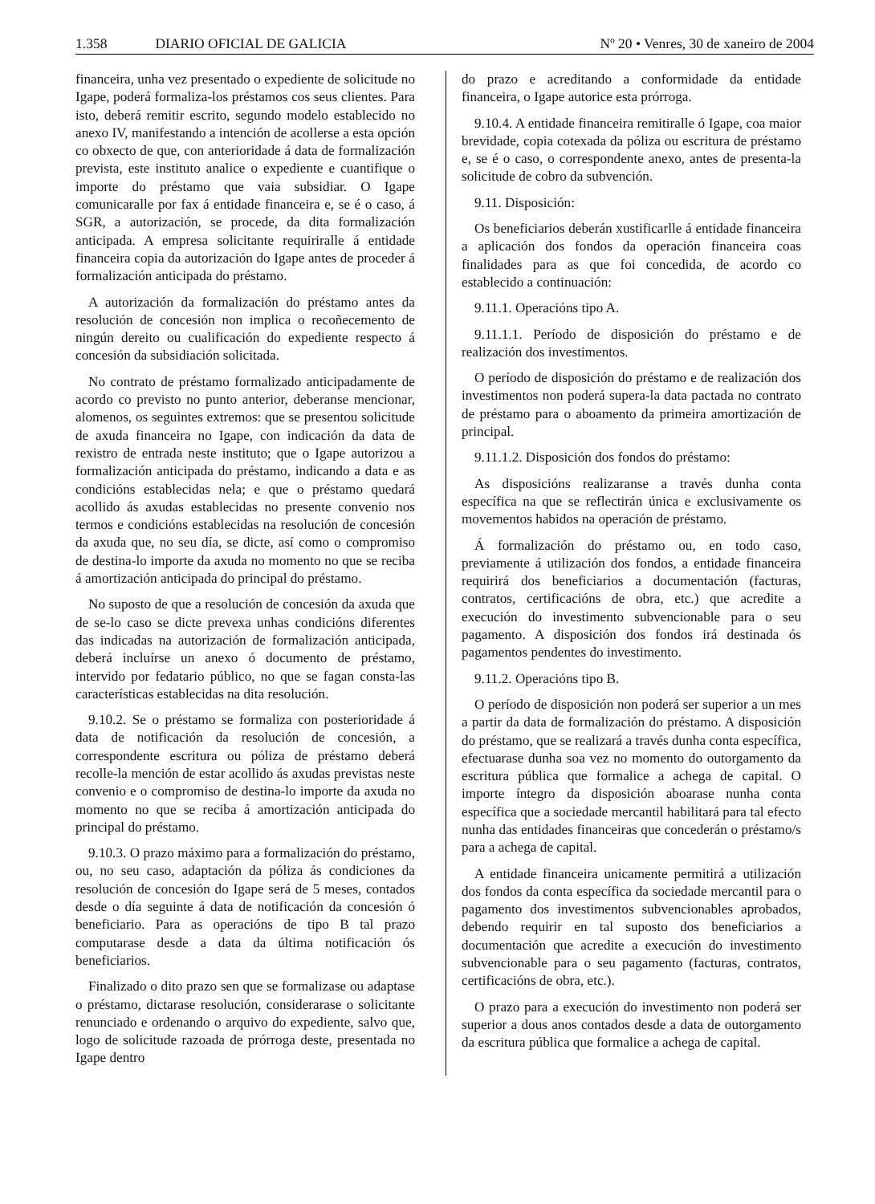1.358 DIARIO OFICIAL DE GALICIA Nº 20 • Venres, 30 de xaneiro de 2004
financeira, unha vez presentado o expediente de solicitude no Igape, poderá formaliza-los préstamos cos seus clientes. Para isto, deberá remitir escrito, segundo modelo establecido no anexo IV, manifestando a intención de acollerse a esta opción co obxecto de que, con anterioridade á data de formalización prevista, este instituto analice o expediente e cuantifique o importe do préstamo que vaia subsidiar. O Igape comunicaralle por fax á entidade financeira e, se é o caso, á SGR, a autorización, se procede, da dita formalización anticipada. A empresa solicitante requiriralle á entidade financeira copia da autorización do Igape antes de proceder á formalización anticipada do préstamo.
A autorización da formalización do préstamo antes da resolución de concesión non implica o recoñecemento de ningún dereito ou cualificación do expediente respecto á concesión da subsidiación solicitada.
No contrato de préstamo formalizado anticipadamente de acordo co previsto no punto anterior, deberanse mencionar, alomenos, os seguintes extremos: que se presentou solicitude de axuda financeira no Igape, con indicación da data de rexistro de entrada neste instituto; que o Igape autorizou a formalización anticipada do préstamo, indicando a data e as condicións establecidas nela; e que o préstamo quedará acollido ás axudas establecidas no presente convenio nos termos e condicións establecidas na resolución de concesión da axuda que, no seu día, se dicte, así como o compromiso de destina-lo importe da axuda no momento no que se reciba á amortización anticipada do principal do préstamo.
No suposto de que a resolución de concesión da axuda que de se-lo caso se dicte prevexa unhas condicións diferentes das indicadas na autorización de formalización anticipada, deberá incluírse un anexo ó documento de préstamo, intervido por fedatario público, no que se fagan consta-las características establecidas na dita resolución.
9.10.2. Se o préstamo se formaliza con posterioridade á data de notificación da resolución de concesión, a correspondente escritura ou póliza de préstamo deberá recolle-la mención de estar acollido ás axudas previstas neste convenio e o compromiso de destina-lo importe da axuda no momento no que se reciba á amortización anticipada do principal do préstamo.
9.10.3. O prazo máximo para a formalización do préstamo, ou, no seu caso, adaptación da póliza ás condiciones da resolución de concesión do Igape será de 5 meses, contados desde o día seguinte á data de notificación da concesión ó beneficiario. Para as operacións de tipo B tal prazo computarase desde a data da última notificación ós beneficiarios.
Finalizado o dito prazo sen que se formalizase ou adaptase o préstamo, dictarase resolución, considerarase o solicitante renunciado e ordenando o arquivo do expediente, salvo que, logo de solicitude razoada de prórroga deste, presentada no Igape dentro
do prazo e acreditando a conformidade da entidade financeira, o Igape autorice esta prórroga.
9.10.4. A entidade financeira remitiralle ó Igape, coa maior brevidade, copia cotexada da póliza ou escritura de préstamo e, se é o caso, o correspondente anexo, antes de presenta-la solicitude de cobro da subvención.
9.11. Disposición:
Os beneficiarios deberán xustificarlle á entidade financeira a aplicación dos fondos da operación financeira coas finalidades para as que foi concedida, de acordo co establecido a continuación:
9.11.1. Operacións tipo A.
9.11.1.1. Período de disposición do préstamo e de realización dos investimentos.
O período de disposición do préstamo e de realización dos investimentos non poderá supera-la data pactada no contrato de préstamo para o aboamento da primeira amortización de principal.
9.11.1.2. Disposición dos fondos do préstamo:
As disposicións realizaranse a través dunha conta específica na que se reflectirán única e exclusivamente os movementos habidos na operación de préstamo.
Á formalización do préstamo ou, en todo caso, previamente á utilización dos fondos, a entidade financeira requirirá dos beneficiarios a documentación (facturas, contratos, certificacións de obra, etc.) que acredite a execución do investimento subvencionable para o seu pagamento. A disposición dos fondos irá destinada ós pagamentos pendentes do investimento.
9.11.2. Operacións tipo B.
O período de disposición non poderá ser superior a un mes a partir da data de formalización do préstamo. A disposición do préstamo, que se realizará a través dunha conta específica, efectuarase dunha soa vez no momento do outorgamento da escritura pública que formalice a achega de capital. O importe íntegro da disposición aboarase nunha conta específica que a sociedade mercantil habilitará para tal efecto nunha das entidades financeiras que concederán o préstamo/s para a achega de capital.
A entidade financeira unicamente permitirá a utilización dos fondos da conta específica da sociedade mercantil para o pagamento dos investimentos subvencionables aprobados, debendo requirir en tal suposto dos beneficiarios a documentación que acredite a execución do investimento subvencionable para o seu pagamento (facturas, contratos, certificacións de obra, etc.).
O prazo para a execución do investimento non poderá ser superior a dous anos contados desde a data de outorgamento da escritura pública que formalice a achega de capital.